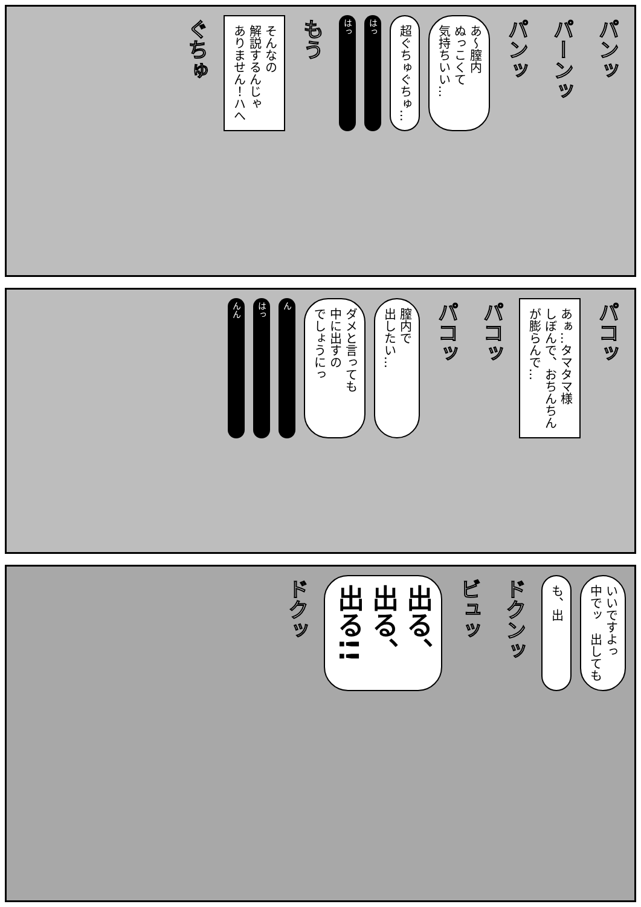パンッ パーンッ パンッ
あ〜膣内
ぬっこくて
気持ちいい…
超ぐちゅぐちゅ…
はっ はっ もう
そんなの
解説するんじゃ
ありません！ハへ
ぐちゅ
パコッ
あぁ…タマタマ様
しぼんで、おちんちん
が膨らんで…
パコッ パコッ
膣内で
出したい…
ダメと言っても
中に出すの
でしょうにっ
ん はっ んん
いいですよっ
中でッ　出しても
も、出
ドクンッ ビュッ
出る、
出る、
出る!!
ドクッ